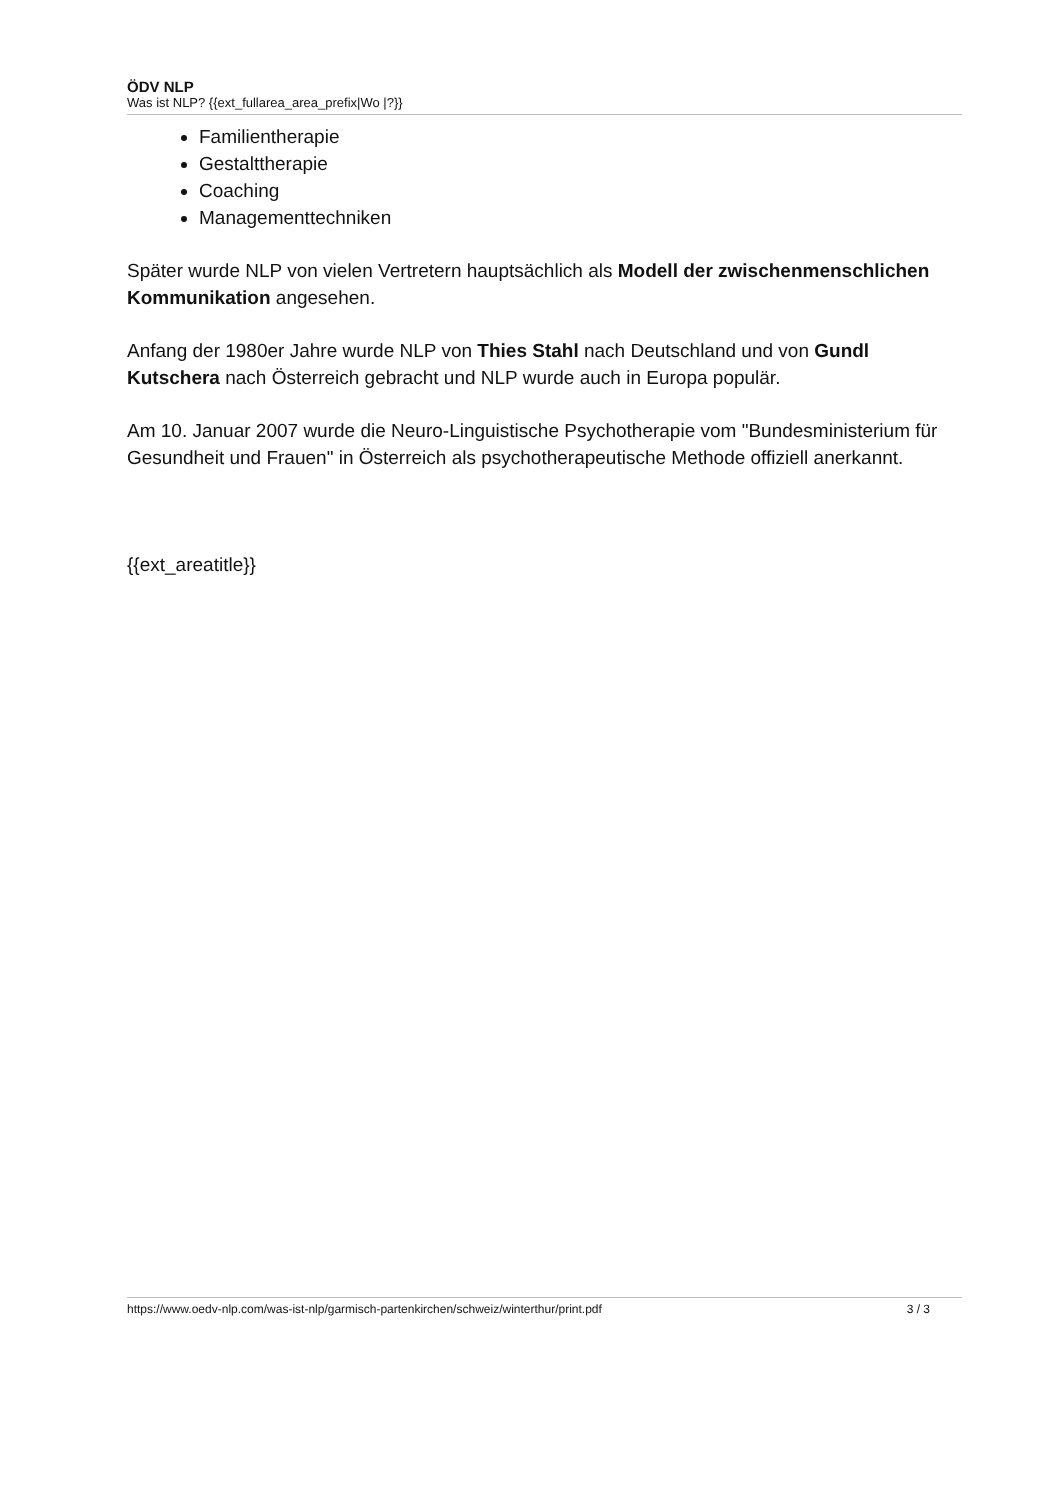ÖDV NLP
Was ist NLP? {{ext_fullarea_area_prefix|Wo |?}}
Familientherapie
Gestalttherapie
Coaching
Managementtechniken
Später wurde NLP von vielen Vertretern hauptsächlich als Modell der zwischenmenschlichen Kommunikation angesehen.
Anfang der 1980er Jahre wurde NLP von Thies Stahl nach Deutschland und von Gundl Kutschera nach Österreich gebracht und NLP wurde auch in Europa populär.
Am 10. Januar 2007 wurde die Neuro-Linguistische Psychotherapie vom "Bundesministerium für Gesundheit und Frauen" in Österreich als psychotherapeutische Methode offiziell anerkannt.
{{ext_areatitle}}
https://www.oedv-nlp.com/was-ist-nlp/garmisch-partenkirchen/schweiz/winterthur/print.pdf 3 / 3